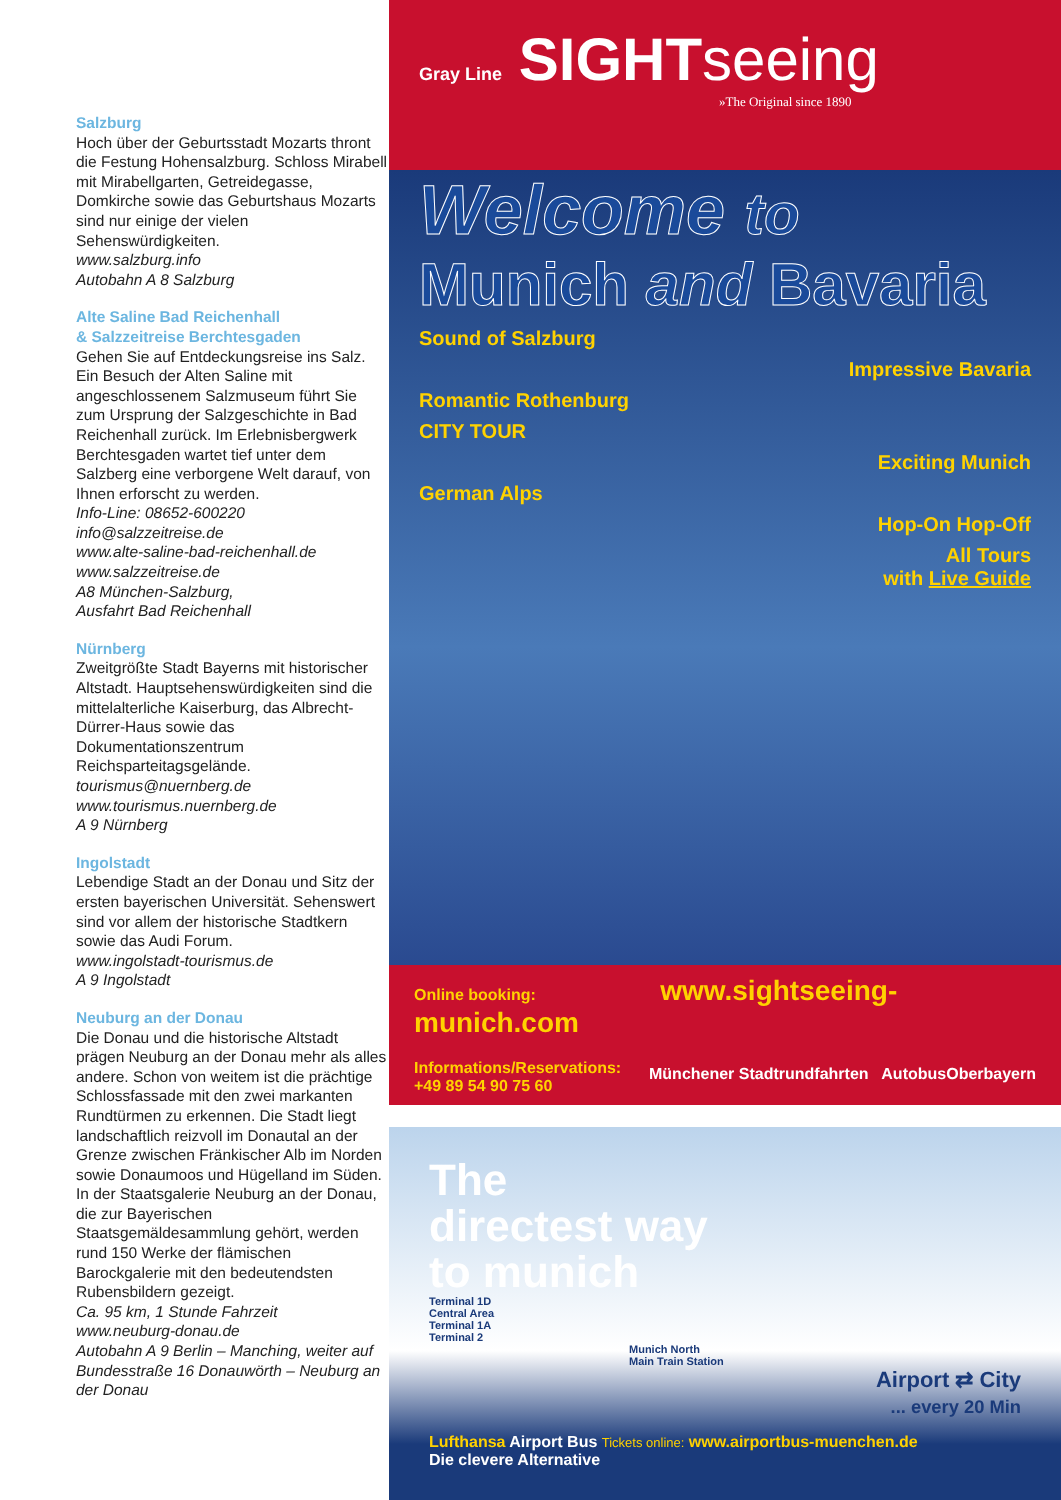Salzburg
Hoch über der Geburtsstadt Mozarts thront die Festung Hohensalzburg. Schloss Mirabell mit Mirabellgarten, Getreidegasse, Domkirche sowie das Geburtshaus Mozarts sind nur einige der vielen Sehenswürdigkeiten.
www.salzburg.info
Autobahn A 8 Salzburg
Alte Saline Bad Reichenhall
& Salzzeitreise Berchtesgaden
Gehen Sie auf Entdeckungsreise ins Salz. Ein Besuch der Alten Saline mit angeschlossenem Salzmuseum führt Sie zum Ursprung der Salzgeschichte in Bad Reichenhall zurück. Im Erlebnisbergwerk Berchtesgaden wartet tief unter dem Salzberg eine verborgene Welt darauf, von Ihnen erforscht zu werden.
Info-Line: 08652-600220
info@salzzeitreise.de
www.alte-saline-bad-reichenhall.de
www.salzzeitreise.de
A8 München-Salzburg,
Ausfahrt Bad Reichenhall
Nürnberg
Zweitgrößte Stadt Bayerns mit historischer Altstadt. Hauptsehenswürdigkeiten sind die mittelalterliche Kaiserburg, das Albrecht-Dürrer-Haus sowie das Dokumentationszentrum Reichsparteitagsgelände.
tourismus@nuernberg.de
www.tourismus.nuernberg.de
A 9 Nürnberg
Ingolstadt
Lebendige Stadt an der Donau und Sitz der ersten bayerischen Universität. Sehenswert sind vor allem der historische Stadtkern sowie das Audi Forum.
www.ingolstadt-tourismus.de
A 9 Ingolstadt
Neuburg an der Donau
Die Donau und die historische Altstadt prägen Neuburg an der Donau mehr als alles andere. Schon von weitem ist die prächtige Schlossfassade mit den zwei markanten Rundtürmen zu erkennen. Die Stadt liegt landschaftlich reizvoll im Donautal an der Grenze zwischen Fränkischer Alb im Norden sowie Donaumoos und Hügelland im Süden.
In der Staatsgalerie Neuburg an der Donau, die zur Bayerischen Staatsgemäldesammlung gehört, werden rund 150 Werke der flämischen Barockgalerie mit den bedeutendsten Rubensbildern gezeigt.
Ca. 95 km, 1 Stunde Fahrzeit
www.neuburg-donau.de
Autobahn A 9 Berlin – Manching, weiter auf Bundesstraße 16 Donauwörth – Neuburg an der Donau
Gray Line SIGHTseeing
»The Original since 1890
Welcome to
Munich and Bavaria
Sound of Salzburg
Impressive Bavaria
Romantic Rothenburg
CITY TOUR
Exciting Munich
German Alps
Hop-On Hop-Off
All Tours
with Live Guide
Online booking: www.sightseeing-munich.com
Informations/Reservations:
+49 89 54 90 75 60
Münchener Stadtrundfahrten AutobusOberbayern
The
directest way
to munich
Terminal 1D
Central Area
Terminal 1A
Terminal 2
Munich North
Main Train Station
Airport ⇄ City
... every 20 Min
Lufthansa Airport Bus Tickets online: www.airportbus-muenchen.de
Die clevere Alternative